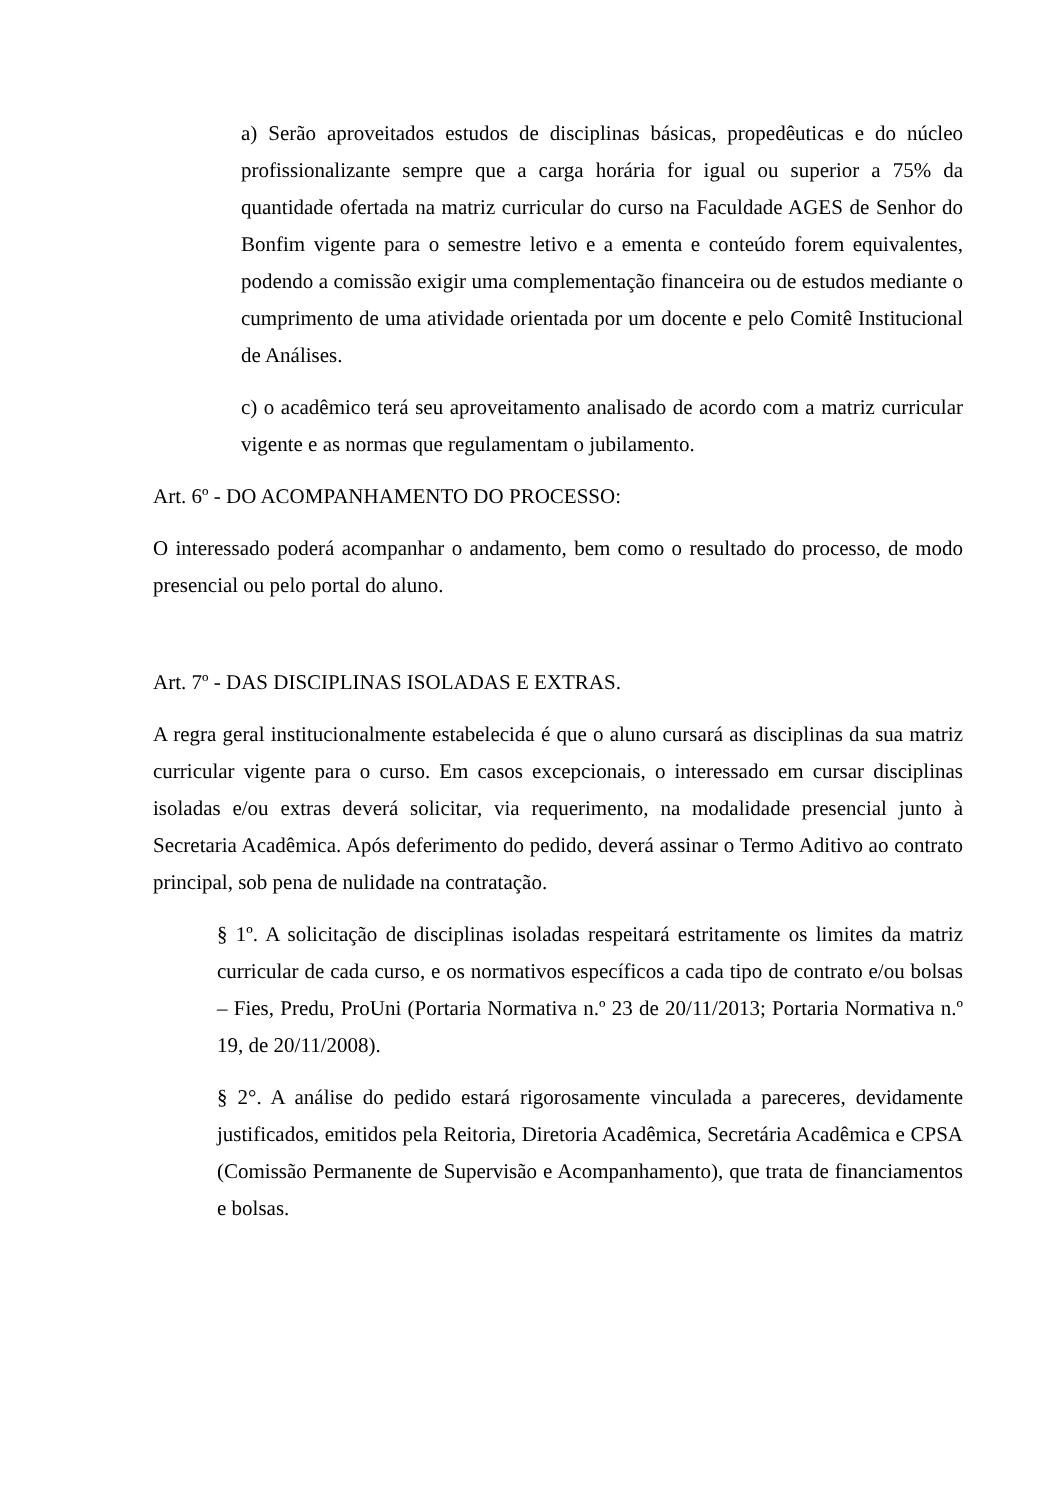a) Serão aproveitados estudos de disciplinas básicas, propedêuticas e do núcleo profissionalizante sempre que a carga horária for igual ou superior a 75% da quantidade ofertada na matriz curricular do curso na Faculdade AGES de Senhor do Bonfim vigente para o semestre letivo e a ementa e conteúdo forem equivalentes, podendo a comissão exigir uma complementação financeira ou de estudos mediante o cumprimento de uma atividade orientada por um docente e pelo Comitê Institucional de Análises.
c) o acadêmico terá seu aproveitamento analisado de acordo com a matriz curricular vigente e as normas que regulamentam o jubilamento.
Art. 6º - DO ACOMPANHAMENTO DO PROCESSO:
O interessado poderá acompanhar o andamento, bem como o resultado do processo, de modo presencial ou pelo portal do aluno.
Art. 7º - DAS DISCIPLINAS ISOLADAS E EXTRAS.
A regra geral institucionalmente estabelecida é que o aluno cursará as disciplinas da sua matriz curricular vigente para o curso. Em casos excepcionais, o interessado em cursar disciplinas isoladas e/ou extras deverá solicitar, via requerimento, na modalidade presencial junto à Secretaria Acadêmica. Após deferimento do pedido, deverá assinar o Termo Aditivo ao contrato principal, sob pena de nulidade na contratação.
§ 1º. A solicitação de disciplinas isoladas respeitará estritamente os limites da matriz curricular de cada curso, e os normativos específicos a cada tipo de contrato e/ou bolsas – Fies, Predu, ProUni (Portaria Normativa n.º 23 de 20/11/2013; Portaria Normativa n.º 19, de 20/11/2008).
§ 2°. A análise do pedido estará rigorosamente vinculada a pareceres, devidamente justificados, emitidos pela Reitoria, Diretoria Acadêmica, Secretária Acadêmica e CPSA (Comissão Permanente de Supervisão e Acompanhamento), que trata de financiamentos e bolsas.